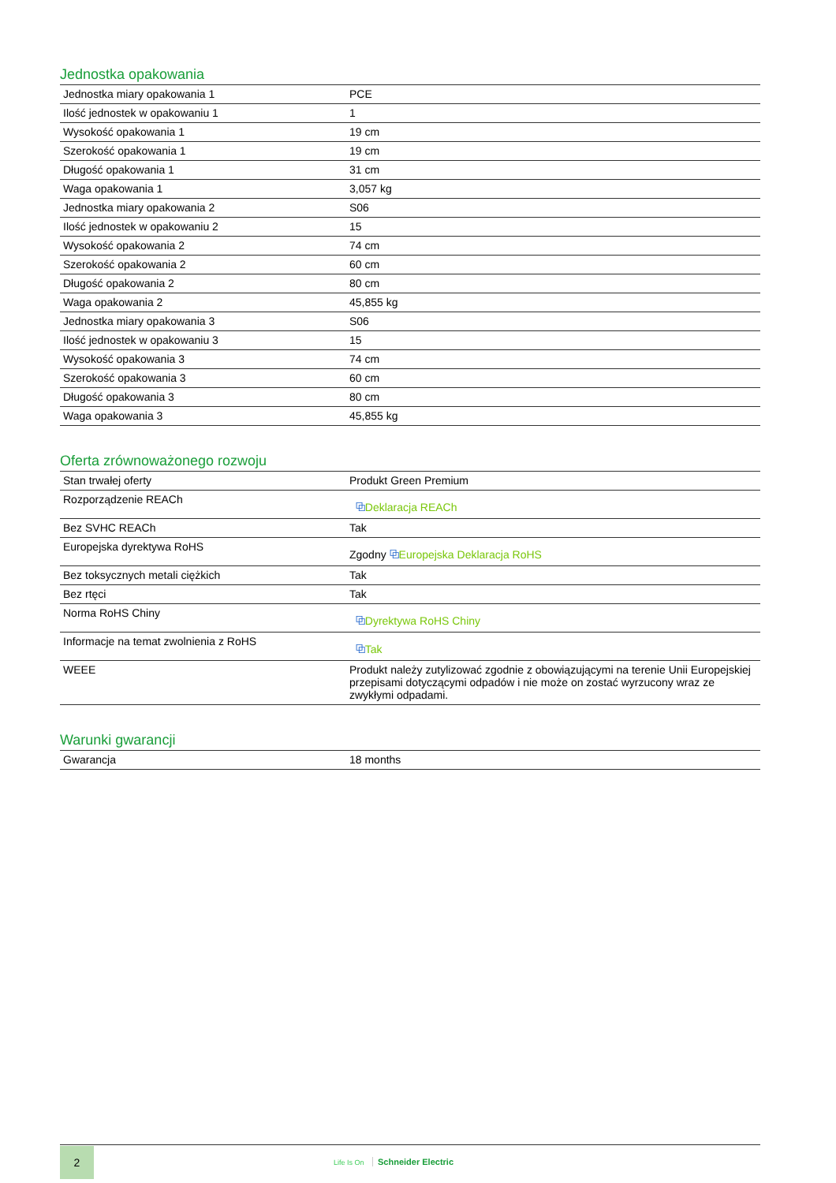Jednostka opakowania
| Jednostka miary opakowania 1 | PCE |
| Ilość jednostek w opakowaniu 1 | 1 |
| Wysokość opakowania 1 | 19 cm |
| Szerokość opakowania 1 | 19 cm |
| Długość opakowania 1 | 31 cm |
| Waga opakowania 1 | 3,057 kg |
| Jednostka miary opakowania 2 | S06 |
| Ilość jednostek w opakowaniu 2 | 15 |
| Wysokość opakowania 2 | 74 cm |
| Szerokość opakowania 2 | 60 cm |
| Długość opakowania 2 | 80 cm |
| Waga opakowania 2 | 45,855 kg |
| Jednostka miary opakowania 3 | S06 |
| Ilość jednostek w opakowaniu 3 | 15 |
| Wysokość opakowania 3 | 74 cm |
| Szerokość opakowania 3 | 60 cm |
| Długość opakowania 3 | 80 cm |
| Waga opakowania 3 | 45,855 kg |
Oferta zrównoważonego rozwoju
| Stan trwałej oferty | Produkt Green Premium |
| Rozporządzenie REACh | ⧉ Deklaracja REACh |
| Bez SVHC REACh | Tak |
| Europejska dyrektywa RoHS | Zgodny ⧉ Europejska Deklaracja RoHS |
| Bez toksycznych metali ciężkich | Tak |
| Bez rtęci | Tak |
| Norma RoHS Chiny | ⧉ Dyrektywa RoHS Chiny |
| Informacje na temat zwolnienia z RoHS | ⧉ Tak |
| WEEE | Produkt należy zutylizować zgodnie z obowiązującymi na terenie Unii Europejskiej przepisami dotyczącymi odpadów i nie może on zostać wyrzucony wraz ze zwykłymi odpadami. |
Warunki gwarancji
| Gwarancja | 18 months |
2
Life Is On Schneider Electric